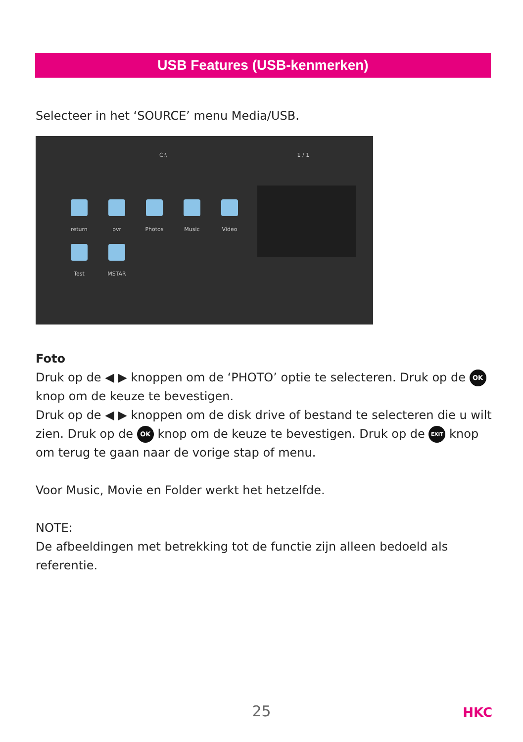USB Features (USB-kenmerken)
Selecteer in het ‘SOURCE’ menu Media/USB.
C:\ 1 / 1
return pvr Photos Music Video
Test MSTAR
Foto
Druk op de ◀ ▶ knoppen om de ‘PHOTO’ optie te selecteren. Druk op de OK knop om de keuze te bevestigen.
Druk op de ◀ ▶ knoppen om de disk drive of bestand te selecteren die u wilt zien. Druk op de OK knop om de keuze te bevestigen. Druk op de EXIT knop om terug te gaan naar de vorige stap of menu.
Voor Music, Movie en Folder werkt het hetzelfde.
NOTE:
De afbeeldingen met betrekking tot de functie zijn alleen bedoeld als referentie.
25 HKC